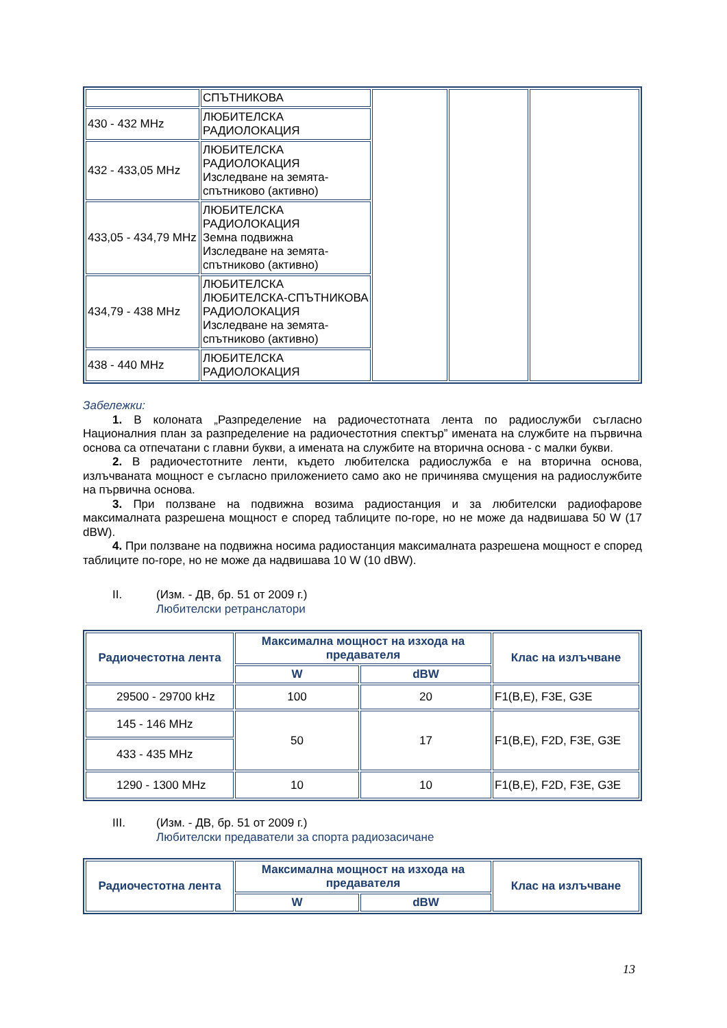| | СПЪТНИКОВА | | | |
| 430 - 432 MHz | ЛЮБИТЕЛСКА РАДИОЛОКАЦИЯ | | | |
| 432 - 433,05 MHz | ЛЮБИТЕЛСКА РАДИОЛОКАЦИЯ Изследване на земята-спътниково (активно) | | | |
| 433,05 - 434,79 MHz | ЛЮБИТЕЛСКА РАДИОЛОКАЦИЯ Земна подвижна Изследване на земята-спътниково (активно) | | | |
| 434,79 - 438 MHz | ЛЮБИТЕЛСКА ЛЮБИТЕЛСКА-СПЪТНИКОВА РАДИОЛОКАЦИЯ Изследване на земята-спътниково (активно) | | | |
| 438 - 440 MHz | ЛЮБИТЕЛСКА РАДИОЛОКАЦИЯ | | | |
Забележки:
1. В колоната „Разпределение на радиочестотната лента по радиослужби съгласно Националния план за разпределение на радиочестотния спектър” имената на службите на първична основа са отпечатани с главни букви, а имената на службите на вторична основа - с малки букви.
2. В радиочестотните ленти, където любителска радиослужба е на вторична основа, излъчваната мощност е съгласно приложението само ако не причинява смущения на радиослужбите на първична основа.
3. При ползване на подвижна возима радиостанция и за любителски радиофарове максималната разрешена мощност е според таблиците по-горе, но не може да надвишава 50 W (17 dBW).
4. При ползване на подвижна носима радиостанция максималната разрешена мощност е според таблиците по-горе, но не може да надвишава 10 W (10 dBW).
II. (Изм. - ДВ, бр. 51 от 2009 г.)
Любителски ретранслатори
| Радиочестотна лента | Максимална мощност на изхода на предавателя | | Клас на излъчване |
| --- | --- | --- | --- |
| | W | dBW | |
| 29500 - 29700 kHz | 100 | 20 | F1(B,E), F3E, G3E |
| 145 - 146 MHz | 50 | 17 | F1(B,E), F2D, F3E, G3E |
| 433 - 435 MHz | | | |
| 1290 - 1300 MHz | 10 | 10 | F1(B,E), F2D, F3E, G3E |
III. (Изм. - ДВ, бр. 51 от 2009 г.)
Любителски предаватели за спорта радиозасичане
| Радиочестотна лента | Максимална мощност на изхода на предавателя | | Клас на излъчване |
| --- | --- | --- | --- |
| | W | dBW | |
13